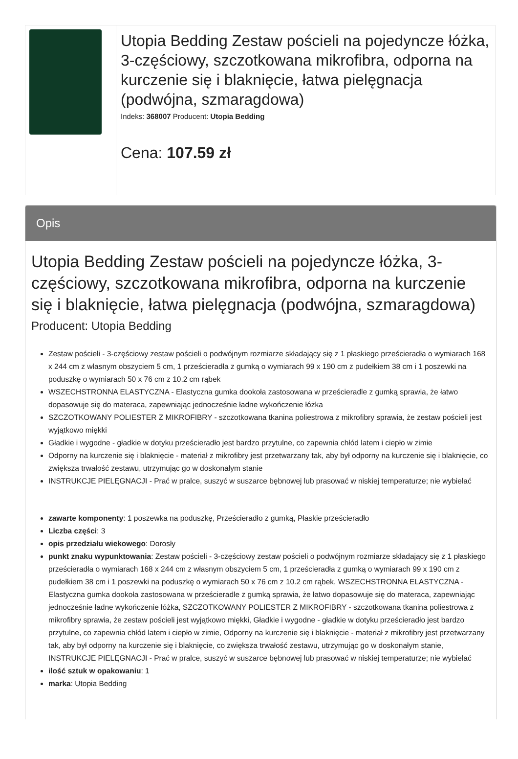| | Utopia Bedding Zestaw pościeli na pojedyncze łóżka, 3-częściowy, szczotkowana mikrofibra, odporna na kurczenie się i blaknięcie, łatwa pielęgnacja (podwójna, szmaragdowa) Indeks: 368007 Producent: Utopia Bedding Cena: 107.59 zł |
Opis
Utopia Bedding Zestaw pościeli na pojedyncze łóżka, 3-częściowy, szczotkowana mikrofibra, odporna na kurczenie się i blaknięcie, łatwa pielęgnacja (podwójna, szmaragdowa)
Producent: Utopia Bedding
Zestaw pościeli - 3-częściowy zestaw pościeli o podwójnym rozmiarze składający się z 1 płaskiego prześcieradła o wymiarach 168 x 244 cm z własnym obszyciem 5 cm, 1 prześcieradła z gumką o wymiarach 99 x 190 cm z pudełkiem 38 cm i 1 poszewki na poduszkę o wymiarach 50 x 76 cm z 10.2 cm rąbek
WSZECHSTRONNA ELASTYCZNA - Elastyczna gumka dookoła zastosowana w prześcieradle z gumką sprawia, że łatwo dopasowuje się do materaca, zapewniając jednocześnie ładne wykończenie łóżka
SZCZOTKOWANY POLIESTER Z MIKROFIBRY - szczotkowana tkanina poliestrowa z mikrofibry sprawia, że zestaw pościeli jest wyjątkowo miękki
Gładkie i wygodne - gładkie w dotyku prześcieradło jest bardzo przytulne, co zapewnia chłód latem i ciepło w zimie
Odporny na kurczenie się i blaknięcie - materiał z mikrofibry jest przetwarzany tak, aby był odporny na kurczenie się i blaknięcie, co zwiększa trwałość zestawu, utrzymując go w doskonałym stanie
INSTRUKCJE PIELĘGNACJI - Prać w pralce, suszyć w suszarce bębnowej lub prasować w niskiej temperaturze; nie wybielać
zawarte komponenty: 1 poszewka na poduszkę, Prześcieradło z gumką, Płaskie prześcieradło
Liczba części: 3
opis przedziału wiekowego: Dorosły
punkt znaku wypunktowania: Zestaw pościeli - 3-częściowy zestaw pościeli o podwójnym rozmiarze składający się z 1 płaskiego prześcieradła o wymiarach 168 x 244 cm z własnym obszyciem 5 cm, 1 prześcieradła z gumką o wymiarach 99 x 190 cm z pudełkiem 38 cm i 1 poszewki na poduszkę o wymiarach 50 x 76 cm z 10.2 cm rąbek, WSZECHSTRONNA ELASTYCZNA - Elastyczna gumka dookoła zastosowana w prześcieradle z gumką sprawia, że łatwo dopasowuje się do materaca, zapewniając jednocześnie ładne wykończenie łóżka, SZCZOTKOWANY POLIESTER Z MIKROFIBRY - szczotkowana tkanina poliestrowa z mikrofibry sprawia, że zestaw pościeli jest wyjątkowo miękki, Gładkie i wygodne - gładkie w dotyku prześcieradło jest bardzo przytulne, co zapewnia chłód latem i ciepło w zimie, Odporny na kurczenie się i blaknięcie - materiał z mikrofibry jest przetwarzany tak, aby był odporny na kurczenie się i blaknięcie, co zwiększa trwałość zestawu, utrzymując go w doskonałym stanie, INSTRUKCJE PIELĘGNACJI - Prać w pralce, suszyć w suszarce bębnowej lub prasować w niskiej temperaturze; nie wybielać
ilość sztuk w opakowaniu: 1
marka: Utopia Bedding